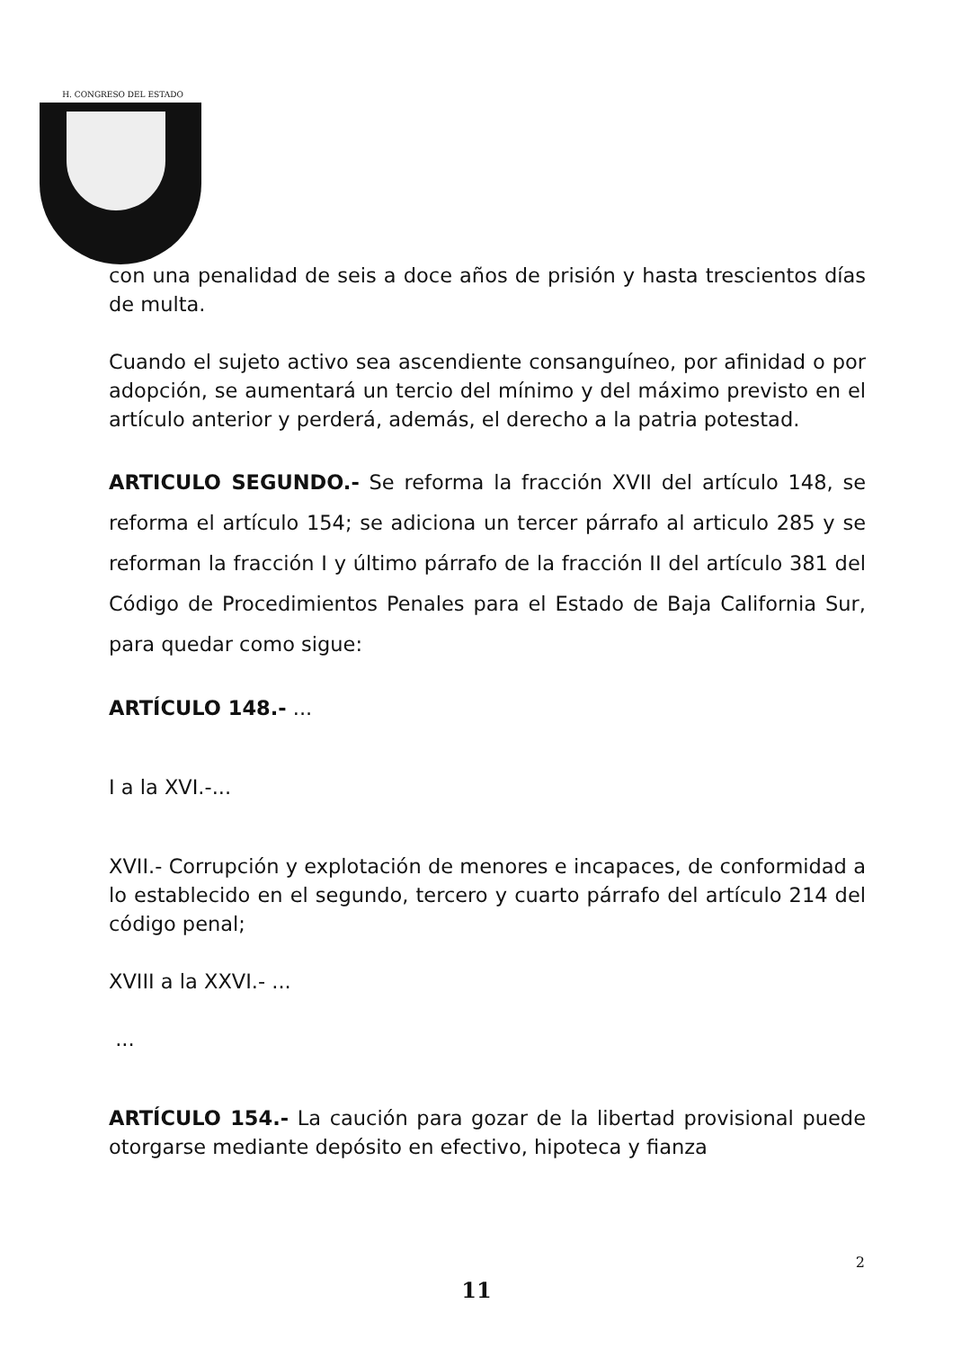H. CONGRESO DEL ESTADO
con una penalidad de seis a doce años de prisión y hasta trescientos días de multa.
Cuando el sujeto activo sea ascendiente consanguíneo, por afinidad o por adopción, se aumentará un tercio del mínimo y del máximo previsto en el artículo anterior y perderá, además, el derecho a la patria potestad.
ARTICULO SEGUNDO.- Se reforma la fracción XVII del artículo 148, se reforma el artículo 154; se adiciona un tercer párrafo al articulo 285 y se reforman la fracción I y último párrafo de la fracción II del artículo 381 del Código de Procedimientos Penales para el Estado de Baja California Sur, para quedar como sigue:
ARTÍCULO 148.- ...
I a la XVI.-...
XVII.- Corrupción y explotación de menores e incapaces, de conformidad a lo establecido en el segundo, tercero y cuarto párrafo del artículo 214 del código penal;
XVIII a la XXVI.- ...
...
ARTÍCULO 154.- La caución para gozar de la libertad provisional puede otorgarse mediante depósito en efectivo, hipoteca y fianza
2
11